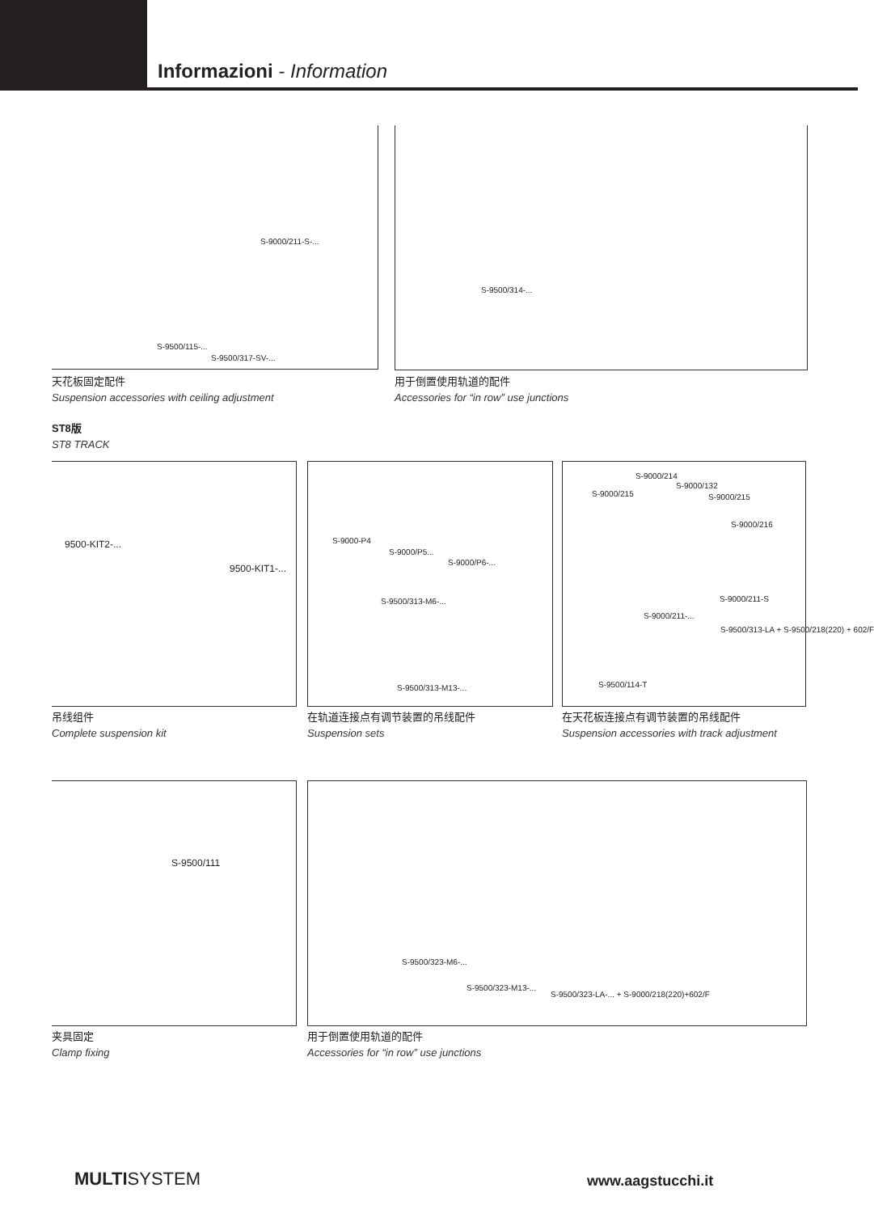Informazioni - Information
S-9000/211-S-...
S-9500/115-...
S-9500/317-SV-...
天花板固定配件
Suspension accessories with ceiling adjustment
S-9500/314-...
用于倒置使用轨道的配件
Accessories for “in row” use junctions
ST8版
ST8 TRACK
9500-KIT2-...
9500-KIT1-...
吊线组件
Complete suspension kit
S-9000-P4
S-9000/P5...
S-9000/P6-...
S-9500/313-M6-...
S-9500/313-M13-...
在轨道连接点有调节装置的吊线配件
Suspension sets
S-9000/214
S-9000/132
S-9000/215 S-9000/215
S-9000/216
S-9000/211-S
S-9000/211-...
S-9500/313-LA + S-9500/218(220) + 602/F
S-9500/114-T
在天花板连接点有调节装置的吊线配件
Suspension accessories with track adjustment
S-9500/111
夹具固定
Clamp fixing
S-9500/323-M6-...
S-9500/323-M13-...
S-9500/323-LA-... + S-9000/218(220)+602/F
用于倒置使用轨道的配件
Accessories for “in row” use junctions
MULTISYSTEM www.aagstucchi.it